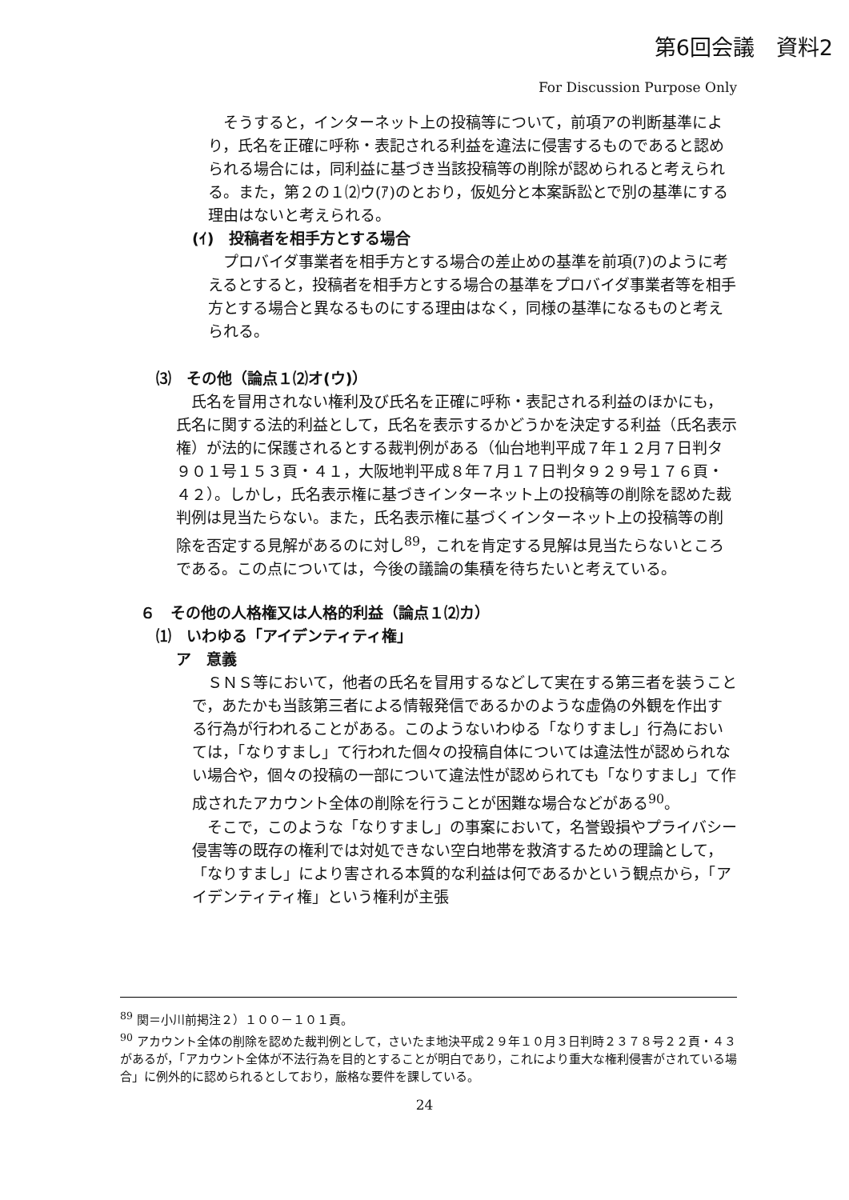第6回会議　資料2
For Discussion Purpose Only
そうすると，インターネット上の投稿等について，前項アの判断基準により，氏名を正確に呼称・表記される利益を違法に侵害するものであると認められる場合には，同利益に基づき当該投稿等の削除が認められると考えられる。また，第２の１⑵ウ(ｱ)のとおり，仮処分と本案訴訟とで別の基準にする理由はないと考えられる。
(ｲ)　投稿者を相手方とする場合
プロバイダ事業者を相手方とする場合の差止めの基準を前項(ｱ)のように考えるとすると，投稿者を相手方とする場合の基準をプロバイダ事業者等を相手方とする場合と異なるものにする理由はなく，同様の基準になるものと考えられる。
⑶　その他（論点１⑵オ(ウ)）
氏名を冒用されない権利及び氏名を正確に呼称・表記される利益のほかにも，氏名に関する法的利益として，氏名を表示するかどうかを決定する利益（氏名表示権）が法的に保護されるとする裁判例がある（仙台地判平成７年１２月７日判タ９０１号１５３頁・４１，大阪地判平成８年７月１７日判タ９２９号１７６頁・４２）。しかし，氏名表示権に基づきインターネット上の投稿等の削除を認めた裁判例は見当たらない。また，氏名表示権に基づくインターネット上の投稿等の削除を否定する見解があるのに対し<sup>89</sup>，これを肯定する見解は見当たらないところである。この点については，今後の議論の集積を待ちたいと考えている。
６　その他の人格権又は人格的利益（論点１⑵カ）
⑴　いわゆる「アイデンティティ権」
ア　意義
ＳＮＳ等において，他者の氏名を冒用するなどして実在する第三者を装うことで，あたかも当該第三者による情報発信であるかのような虚偽の外観を作出する行為が行われることがある。このようないわゆる「なりすまし」行為においては，「なりすまし」て行われた個々の投稿自体については違法性が認められない場合や，個々の投稿の一部について違法性が認められても「なりすまし」て作成されたアカウント全体の削除を行うことが困難な場合などがある<sup>90</sup>。
そこで，このような「なりすまし」の事案において，名誉毀損やプライバシー侵害等の既存の権利では対処できない空白地帯を救済するための理論として，「なりすまし」により害される本質的な利益は何であるかという観点から，「アイデンティティ権」という権利が主張
<sup>89</sup> 関＝小川前掲注２）１００－１０１頁。
<sup>90</sup> アカウント全体の削除を認めた裁判例として，さいたま地決平成２９年１０月３日判時２３７８号２２頁・４３があるが，「アカウント全体が不法行為を目的とすることが明白であり，これにより重大な権利侵害がされている場合」に例外的に認められるとしており，厳格な要件を課している。
24